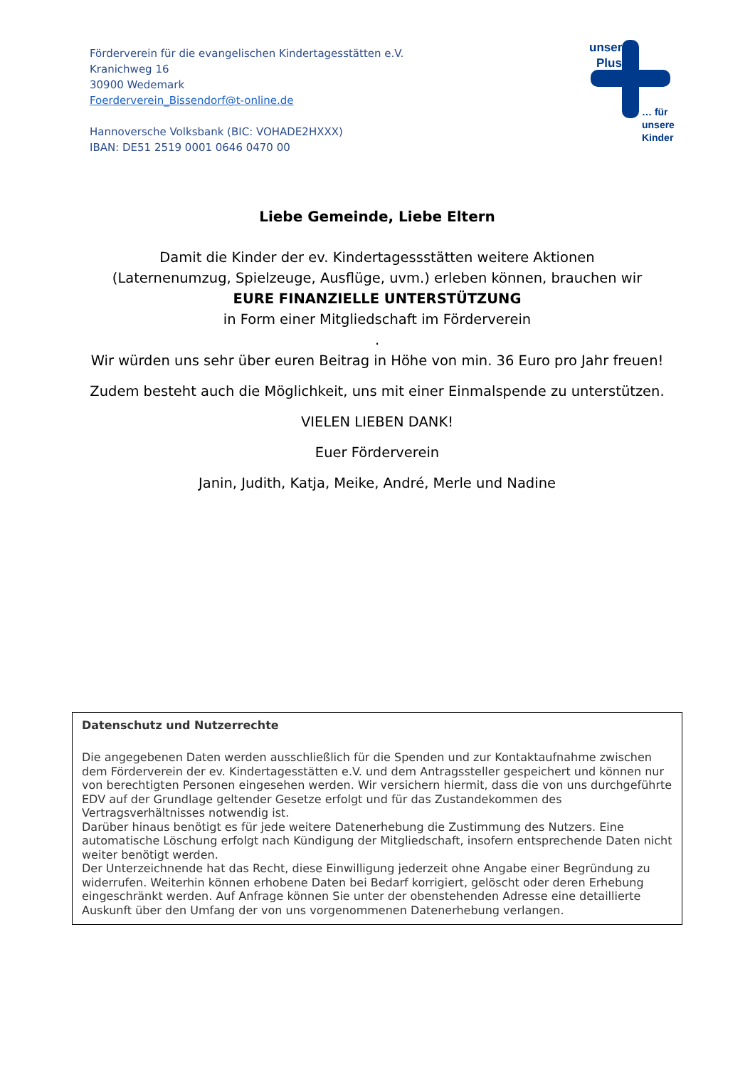Förderverein für die evangelischen Kindertagesstätten e.V.
Kranichweg 16
30900 Wedemark
Foerderverein_Bissendorf@t-online.de
Hannoversche Volksbank (BIC: VOHADE2HXXX)
IBAN: DE51 2519 0001 0646 0470 00
unser
Plus
… für
unsere
Kinder
Liebe Gemeinde, Liebe Eltern
Damit die Kinder der ev. Kindertagessstätten weitere Aktionen
(Laternenumzug, Spielzeuge, Ausflüge, uvm.) erleben können, brauchen wir
EURE FINANZIELLE UNTERSTÜTZUNG
in Form einer Mitgliedschaft im Förderverein
.
Wir würden uns sehr über euren Beitrag in Höhe von min. 36 Euro pro Jahr freuen!
Zudem besteht auch die Möglichkeit, uns mit einer Einmalspende zu unterstützen.
VIELEN LIEBEN DANK!
Euer Förderverein
Janin, Judith, Katja, Meike, André, Merle und Nadine
Datenschutz und Nutzerrechte
Die angegebenen Daten werden ausschließlich für die Spenden und zur Kontaktaufnahme zwischen dem Förderverein der ev. Kindertagesstätten e.V. und dem Antragssteller gespeichert und können nur von berechtigten Personen eingesehen werden. Wir versichern hiermit, dass die von uns durchgeführte EDV auf der Grundlage geltender Gesetze erfolgt und für das Zustandekommen des Vertragsverhältnisses notwendig ist.
Darüber hinaus benötigt es für jede weitere Datenerhebung die Zustimmung des Nutzers. Eine automatische Löschung erfolgt nach Kündigung der Mitgliedschaft, insofern entsprechende Daten nicht weiter benötigt werden.
Der Unterzeichnende hat das Recht, diese Einwilligung jederzeit ohne Angabe einer Begründung zu widerrufen. Weiterhin können erhobene Daten bei Bedarf korrigiert, gelöscht oder deren Erhebung eingeschränkt werden. Auf Anfrage können Sie unter der obenstehenden Adresse eine detaillierte Auskunft über den Umfang der von uns vorgenommenen Datenerhebung verlangen.